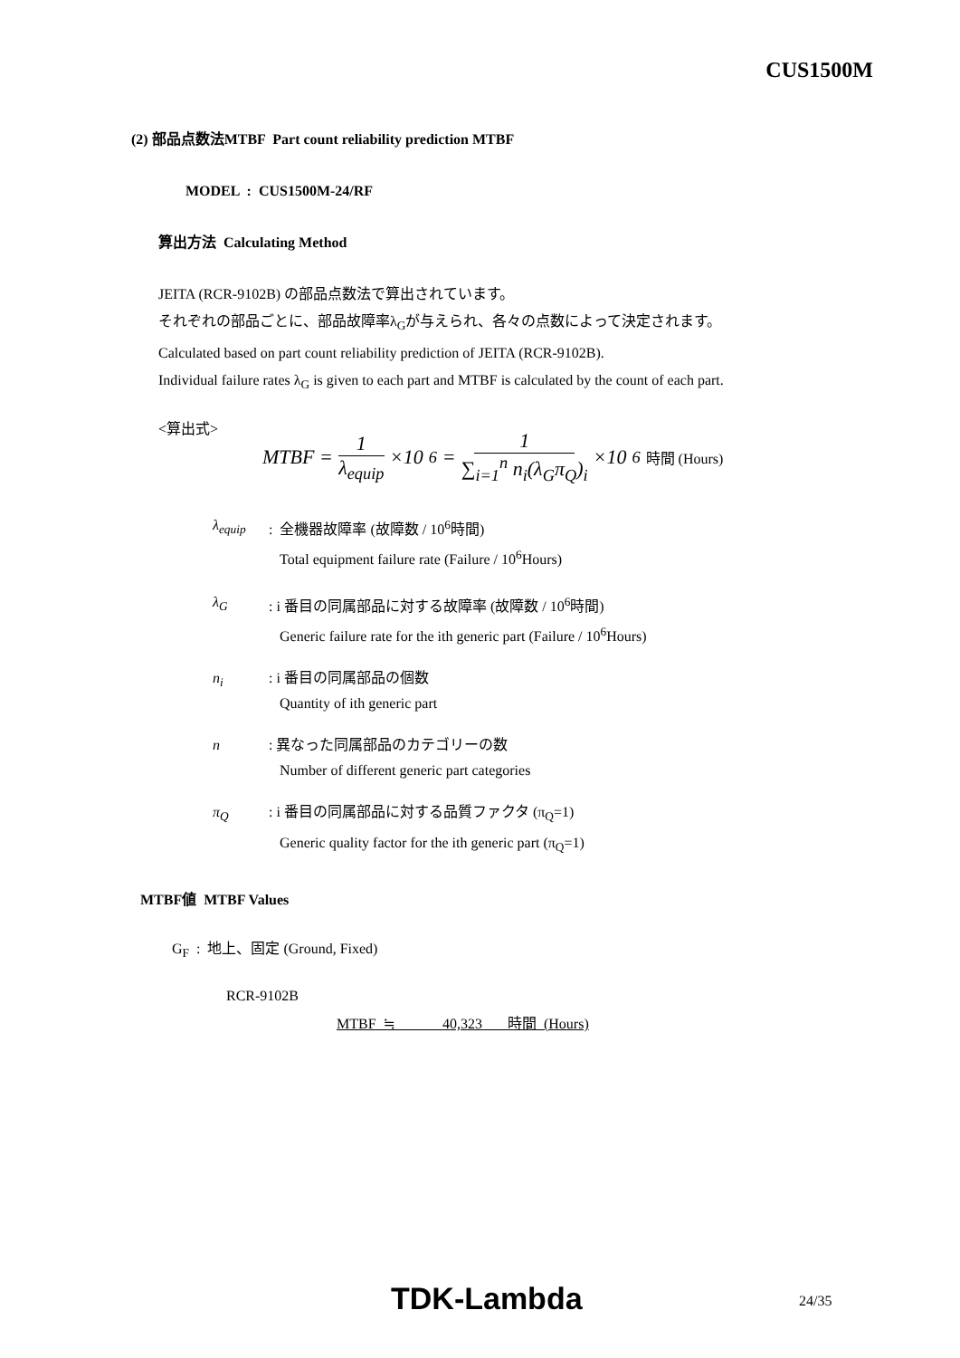CUS1500M
(2) 部品点数法MTBF Part count reliability prediction MTBF
MODEL : CUS1500M-24/RF
算出方法 Calculating Method
JEITA (RCR-9102B) の部品点数法で算出されています。
それぞれの部品ごとに、部品故障率λ<sub>G</sub>が与えられ、各々の点数によって決定されます。
Calculated based on part count reliability prediction of JEITA (RCR-9102B).
Individual failure rates λ<sub>G</sub> is given to each part and MTBF is calculated by the count of each part.
<算出式>
MTBF = 1 λ<sub>equip</sub> ×10<sup>6</sup> = 1 ∑<sub>i=1</sub><sup>n</sup> n<sub>i</sub>(λ<sub>G</sub>π<sub>Q</sub>)<sub>i</sub> ×10<sup>6</sup> 時間 (Hours)
λ<sub>equip</sub>: 全機器故障率 (故障数 / 10<sup>6</sup>時間)
Total equipment failure rate (Failure / 10<sup>6</sup>Hours)
λ<sub>G</sub>: i 番目の同属部品に対する故障率 (故障数 / 10<sup>6</sup>時間)
Generic failure rate for the ith generic part (Failure / 10<sup>6</sup>Hours)
n<sub>i</sub>: i 番目の同属部品の個数
Quantity of ith generic part
n: 異なった同属部品のカテゴリーの数
Number of different generic part categories
π<sub>Q</sub>: i 番目の同属部品に対する品質ファクタ (π<sub>Q</sub>=1)
Generic quality factor for the ith generic part (π<sub>Q</sub>=1)
MTBF値 MTBF Values
G<sub>F</sub> : 地上、固定 (Ground, Fixed)
RCR-9102B
MTBF ≒ 40,323 時間 (Hours)
TDK-Lambda 24/35